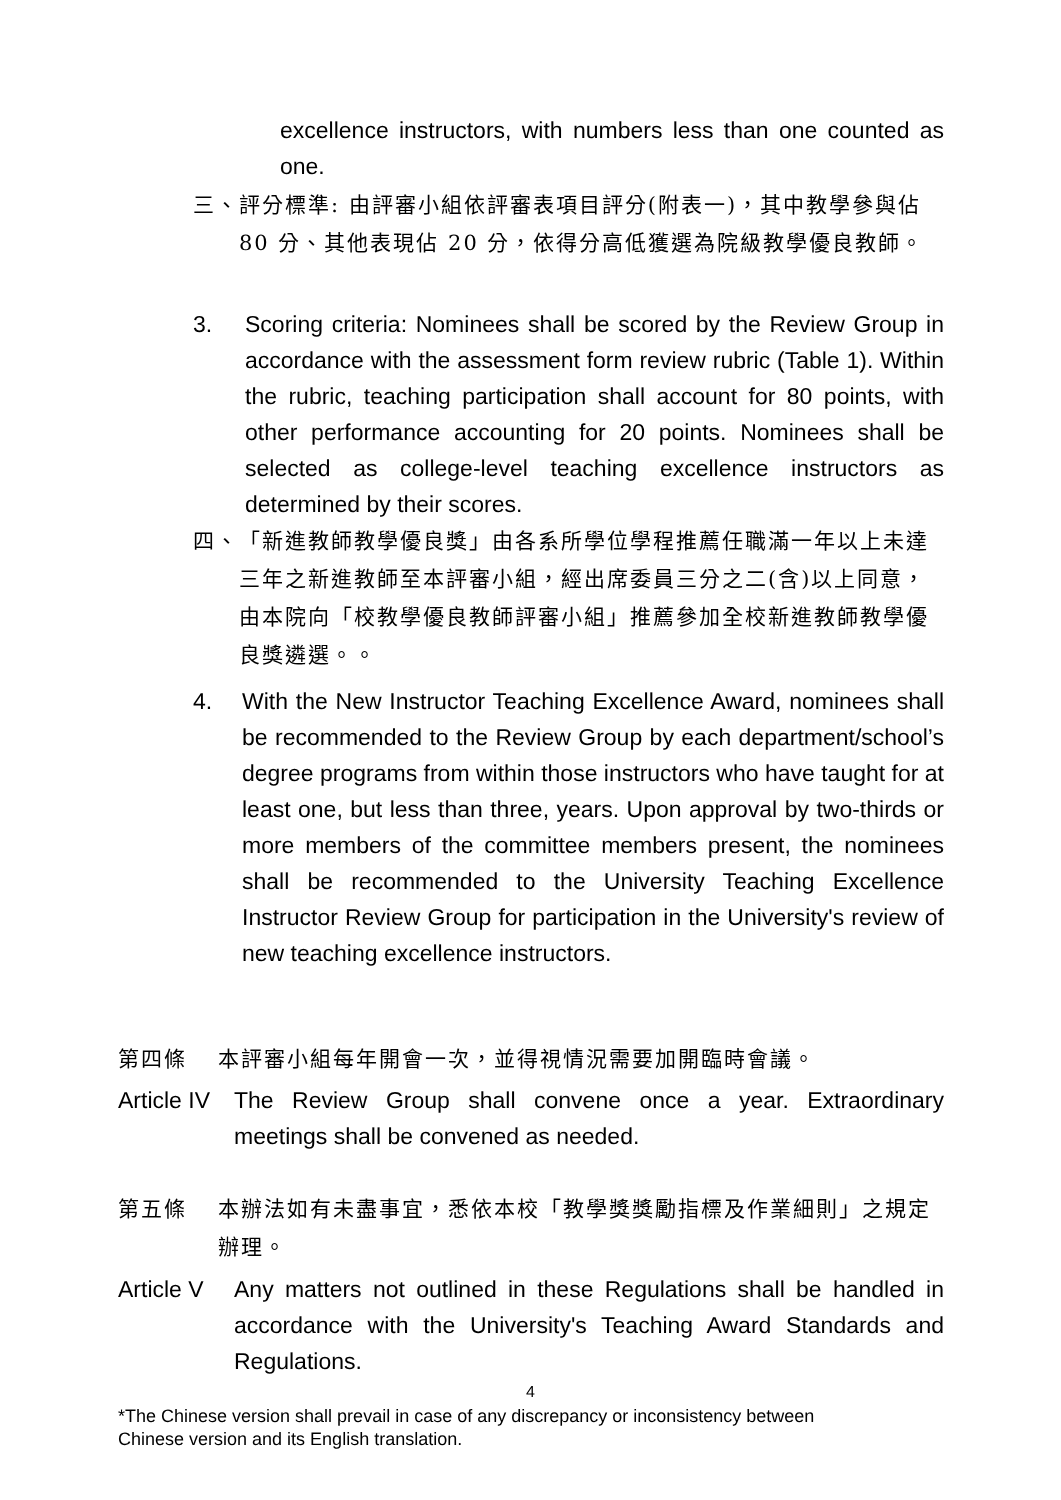excellence instructors, with numbers less than one counted as one.
三、 評分標準: 由評審小組依評審表項目評分(附表一)，其中教學參與佔 80 分、其他表現佔 20 分，依得分高低獲選為院級教學優良教師。
3. Scoring criteria: Nominees shall be scored by the Review Group in accordance with the assessment form review rubric (Table 1). Within the rubric, teaching participation shall account for 80 points, with other performance accounting for 20 points. Nominees shall be selected as college-level teaching excellence instructors as determined by their scores.
四、 「新進教師教學優良獎」由各系所學位學程推薦任職滿一年以上未達三年之新進教師至本評審小組，經出席委員三分之二(含)以上同意，由本院向「校教學優良教師評審小組」推薦參加全校新進教師教學優良獎遴選。。
4. With the New Instructor Teaching Excellence Award, nominees shall be recommended to the Review Group by each department/school’s degree programs from within those instructors who have taught for at least one, but less than three, years. Upon approval by two-thirds or more members of the committee members present, the nominees shall be recommended to the University Teaching Excellence Instructor Review Group for participation in the University's review of new teaching excellence instructors.
第四條 本評審小組每年開會一次，並得視情況需要加開臨時會議。
Article IV The Review Group shall convene once a year. Extraordinary meetings shall be convened as needed.
第五條 本辦法如有未盡事宜，悉依本校「教學獎獎勵指標及作業細則」之規定辦理。
Article V Any matters not outlined in these Regulations shall be handled in accordance with the University's Teaching Award Standards and Regulations.
4
*The Chinese version shall prevail in case of any discrepancy or inconsistency between
Chinese version and its English translation.